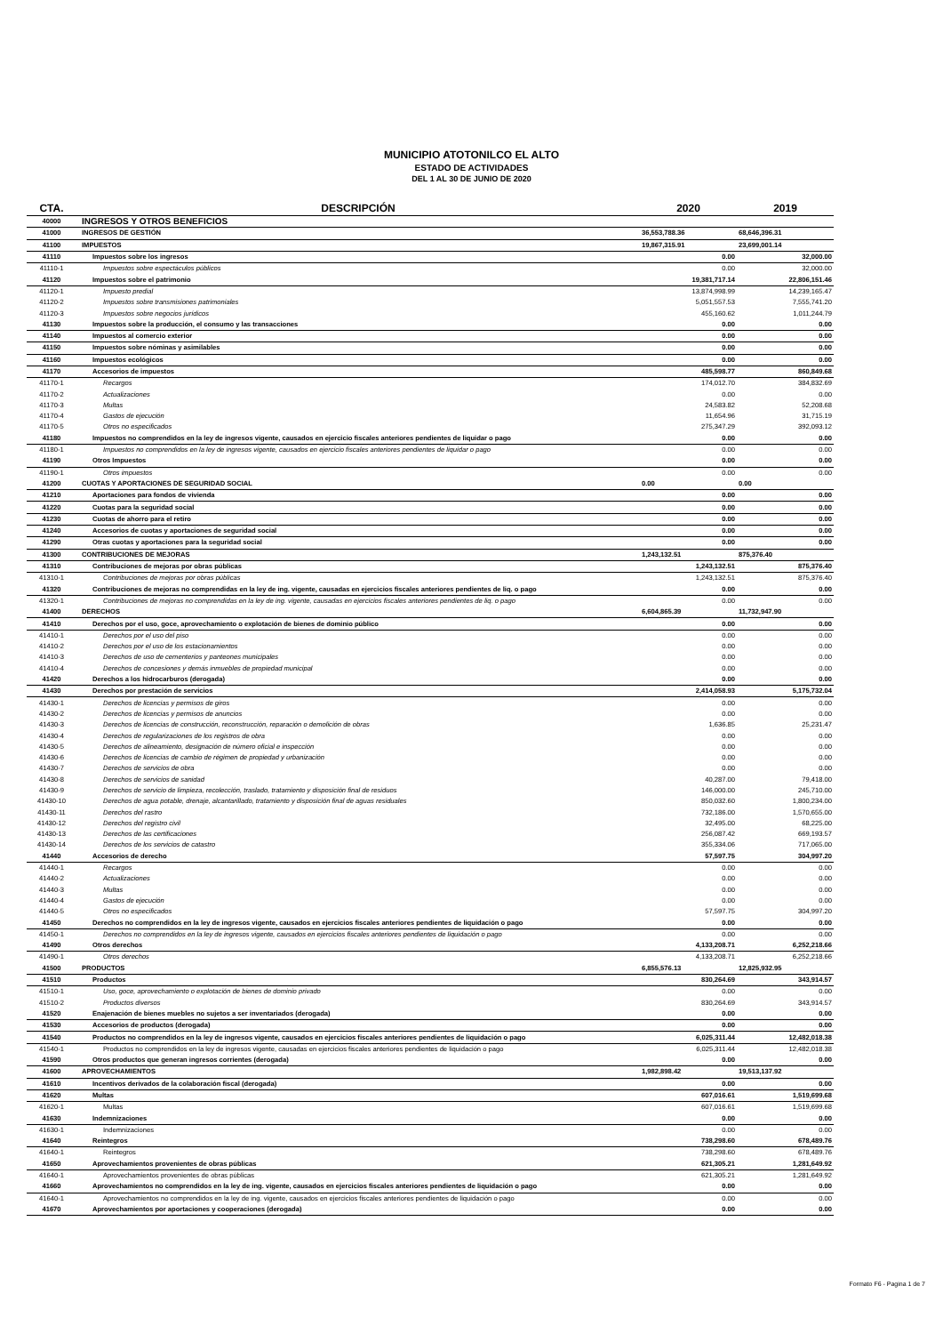MUNICIPIO ATOTONILCO EL ALTO
ESTADO DE ACTIVIDADES
DEL 1 AL 30 DE JUNIO DE 2020
| CTA. | DESCRIPCIÓN | 2020 | 2019 |
| --- | --- | --- | --- |
| 40000 | INGRESOS Y OTROS BENEFICIOS | | |
| 41000 | INGRESOS DE GESTIÓN | 36,553,788.36 | 68,646,396.31 |
| 41100 | IMPUESTOS | 19,867,315.91 | 23,699,001.14 |
| 41110 | Impuestos sobre los ingresos | 0.00 | 32,000.00 |
| 41110-1 | Impuestos sobre espectáculos públicos | 0.00 | 32,000.00 |
| 41120 | Impuestos sobre el patrimonio | 19,381,717.14 | 22,806,151.46 |
| 41120-1 | Impuesto predial | 13,874,998.99 | 14,239,165.47 |
| 41120-2 | Impuestos sobre transmisiones patrimoniales | 5,051,557.53 | 7,555,741.20 |
| 41120-3 | Impuestos sobre negocios jurídicos | 455,160.62 | 1,011,244.79 |
| 41130 | Impuestos sobre la producción, el consumo y las transacciones | 0.00 | 0.00 |
| 41140 | Impuestos al comercio exterior | 0.00 | 0.00 |
| 41150 | Impuestos sobre nóminas y asimilables | 0.00 | 0.00 |
| 41160 | Impuestos ecológicos | 0.00 | 0.00 |
| 41170 | Accesorios de impuestos | 485,598.77 | 860,849.68 |
| 41170-1 | Recargos | 174,012.70 | 384,832.69 |
| 41170-2 | Actualizaciones | 0.00 | 0.00 |
| 41170-3 | Multas | 24,583.82 | 52,208.68 |
| 41170-4 | Gastos de ejecución | 11,654.96 | 31,715.19 |
| 41170-5 | Otros no especificados | 275,347.29 | 392,093.12 |
| 41180 | Impuestos no comprendidos en la ley de ingresos vigente, causados en ejercicio fiscales anteriores pendientes de liquidar o pago | 0.00 | 0.00 |
| 41180-1 | Impuestos no comprendidos en la ley de ingresos vigente, causados en ejercicio fiscales anteriores pendientes de liquidar o pago | 0.00 | 0.00 |
| 41190 | Otros Impuestos | 0.00 | 0.00 |
| 41190-1 | Otros impuestos | 0.00 | 0.00 |
| 41200 | CUOTAS Y APORTACIONES DE SEGURIDAD SOCIAL | 0.00 | 0.00 |
| 41210 | Aportaciones para fondos de vivienda | 0.00 | 0.00 |
| 41220 | Cuotas para la seguridad social | 0.00 | 0.00 |
| 41230 | Cuotas de ahorro para el retiro | 0.00 | 0.00 |
| 41240 | Accesorios de cuotas y aportaciones de seguridad social | 0.00 | 0.00 |
| 41290 | Otras cuotas y aportaciones para la seguridad social | 0.00 | 0.00 |
| 41300 | CONTRIBUCIONES DE MEJORAS | 1,243,132.51 | 875,376.40 |
| 41310 | Contribuciones de mejoras por obras públicas | 1,243,132.51 | 875,376.40 |
| 41310-1 | Contribuciones de mejoras por obras públicas | 1,243,132.51 | 875,376.40 |
| 41320 | Contribuciones de mejoras no comprendidas en la ley de ing. vigente, causadas en ejercicios fiscales anteriores pendientes de liq. o pago | 0.00 | 0.00 |
| 41320-1 | Contribuciones de mejoras no comprendidas en la ley de ing. vigente, causadas en ejercicios fiscales anteriores pendientes de liq. o pago | 0.00 | 0.00 |
| 41400 | DERECHOS | 6,604,865.39 | 11,732,947.90 |
| 41410 | Derechos por el uso, goce, aprovechamiento o explotación de bienes de dominio público | 0.00 | 0.00 |
| 41410-1 | Derechos por el uso del piso | 0.00 | 0.00 |
| 41410-2 | Derechos por el uso de los estacionamientos | 0.00 | 0.00 |
| 41410-3 | Derechos de uso de cementerios y panteones municipales | 0.00 | 0.00 |
| 41410-4 | Derechos de concesiones y demás inmuebles de propiedad municipal | 0.00 | 0.00 |
| 41420 | Derechos a los hidrocarburos (derogada) | 0.00 | 0.00 |
| 41430 | Derechos por prestación de servicios | 2,414,058.93 | 5,175,732.04 |
| 41430-1 | Derechos de licencias y permisos de giros | 0.00 | 0.00 |
| 41430-2 | Derechos de licencias y permisos de anuncios | 0.00 | 0.00 |
| 41430-3 | Derechos de licencias de construcción, reconstrucción, reparación o demolición de obras | 1,636.85 | 25,231.47 |
| 41430-4 | Derechos de regularizaciones de los registros de obra | 0.00 | 0.00 |
| 41430-5 | Derechos de alineamiento, designación de número oficial e inspección | 0.00 | 0.00 |
| 41430-6 | Derechos de licencias de cambio de régimen de propiedad y urbanización | 0.00 | 0.00 |
| 41430-7 | Derechos de servicios de obra | 0.00 | 0.00 |
| 41430-8 | Derechos de servicios de sanidad | 40,287.00 | 79,418.00 |
| 41430-9 | Derechos de servicio de limpieza, recolección, traslado, tratamiento y disposición final de residuos | 146,000.00 | 245,710.00 |
| 41430-10 | Derechos de agua potable, drenaje, alcantarillado, tratamiento y disposición final de aguas residuales | 850,032.60 | 1,800,234.00 |
| 41430-11 | Derechos del rastro | 732,186.00 | 1,570,655.00 |
| 41430-12 | Derechos del registro civil | 32,495.00 | 68,225.00 |
| 41430-13 | Derechos de las certificaciones | 256,087.42 | 669,193.57 |
| 41430-14 | Derechos de los servicios de catastro | 355,334.06 | 717,065.00 |
| 41440 | Accesorios de derecho | 57,597.75 | 304,997.20 |
| 41440-1 | Recargos | 0.00 | 0.00 |
| 41440-2 | Actualizaciones | 0.00 | 0.00 |
| 41440-3 | Multas | 0.00 | 0.00 |
| 41440-4 | Gastos de ejecución | 0.00 | 0.00 |
| 41440-5 | Otros no especificados | 57,597.75 | 304,997.20 |
| 41450 | Derechos no comprendidos en la ley de ingresos vigente, causados en ejercicios fiscales anteriores pendientes de liquidación o pago | 0.00 | 0.00 |
| 41450-1 | Derechos no comprendidos en la ley de ingresos vigente, causados en ejercicios fiscales anteriores pendientes de liquidación o pago | 0.00 | 0.00 |
| 41490 | Otros derechos | 4,133,208.71 | 6,252,218.66 |
| 41490-1 | Otros derechos | 4,133,208.71 | 6,252,218.66 |
| 41500 | PRODUCTOS | 6,855,576.13 | 12,825,932.95 |
| 41510 | Productos | 830,264.69 | 343,914.57 |
| 41510-1 | Uso, goce, aprovechamiento o explotación de bienes de dominio privado | 0.00 | 0.00 |
| 41510-2 | Productos diversos | 830,264.69 | 343,914.57 |
| 41520 | Enajenación de bienes muebles no sujetos a ser inventariados (derogada) | 0.00 | 0.00 |
| 41530 | Accesorios de productos (derogada) | 0.00 | 0.00 |
| 41540 | Productos no comprendidos en la ley de ingresos vigente, causados en ejercicios fiscales anteriores pendientes de liquidación o pago | 6,025,311.44 | 12,482,018.38 |
| 41540-1 | Productos no comprendidos en la ley de ingresos vigente, causadas en ejercicios fiscales anteriores pendientes de liquidación o pago | 6,025,311.44 | 12,482,018.38 |
| 41590 | Otros productos que generan ingresos corrientes (derogada) | 0.00 | 0.00 |
| 41600 | APROVECHAMIENTOS | 1,982,898.42 | 19,513,137.92 |
| 41610 | Incentivos derivados de la colaboración fiscal (derogada) | 0.00 | 0.00 |
| 41620 | Multas | 607,016.61 | 1,519,699.68 |
| 41620-1 | Multas | 607,016.61 | 1,519,699.68 |
| 41630 | Indemnizaciones | 0.00 | 0.00 |
| 41630-1 | Indemnizaciones | 0.00 | 0.00 |
| 41640 | Reintegros | 738,298.60 | 678,489.76 |
| 41640-1 | Reintegros | 738,298.60 | 678,489.76 |
| 41650 | Aprovechamientos provenientes de obras públicas | 621,305.21 | 1,281,649.92 |
| 41640-1 | Aprovechamientos provenientes de obras públicas | 621,305.21 | 1,281,649.92 |
| 41660 | Aprovechamientos no comprendidos en la ley de ing. vigente, causados en ejercicios fiscales anteriores pendientes de liquidación o pago | 0.00 | 0.00 |
| 41640-1 | Aprovechamientos no comprendidos en la ley de ing. vigente, causados en ejercicios fiscales anteriores pendientes de liquidación o pago | 0.00 | 0.00 |
| 41670 | Aprovechamientos por aportaciones y cooperaciones (derogada) | 0.00 | 0.00 |
Formato F6 - Pagina 1 de 7